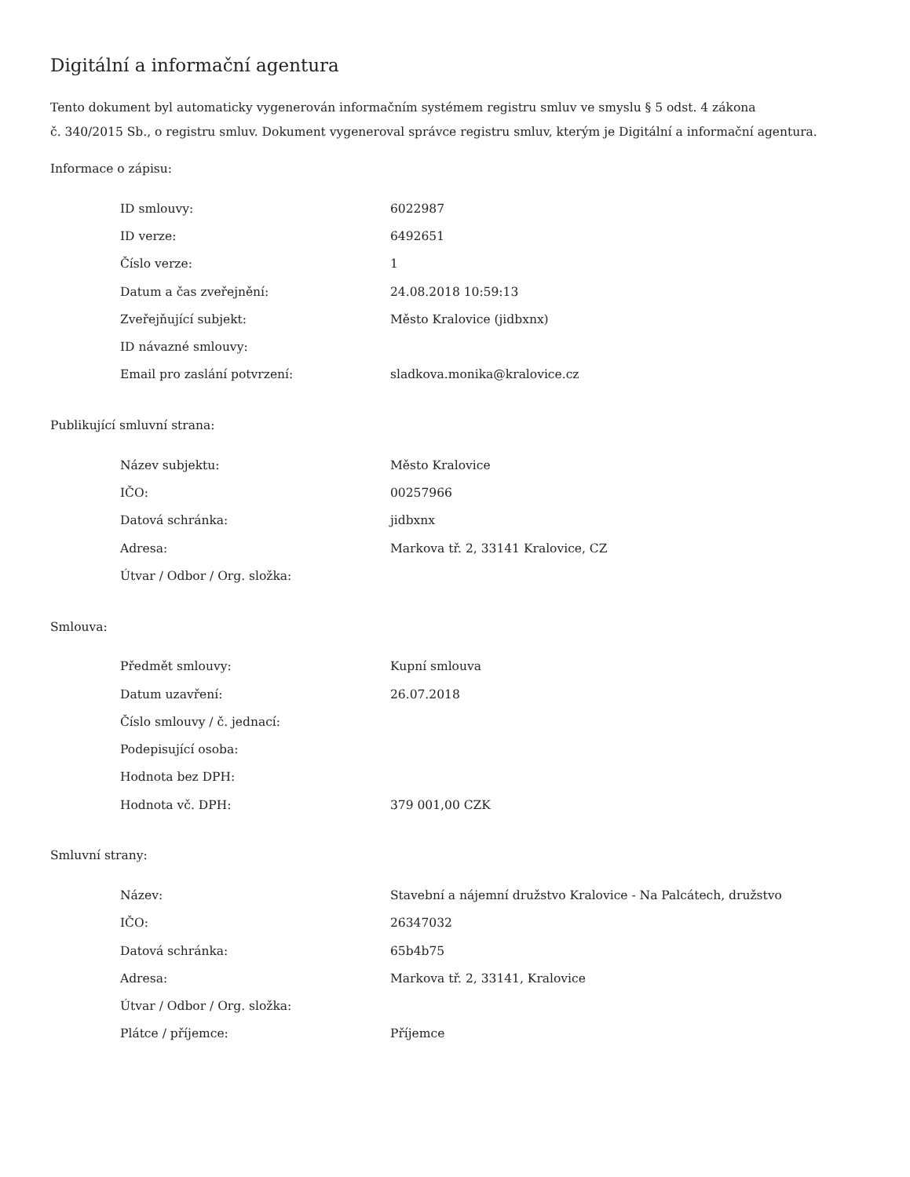Digitální a informační agentura
Tento dokument byl automaticky vygenerován informačním systémem registru smluv ve smyslu § 5 odst. 4 zákona
č. 340/2015 Sb., o registru smluv. Dokument vygeneroval správce registru smluv, kterým je Digitální a informační agentura.
Informace o zápisu:
| ID smlouvy: | 6022987 |
| ID verze: | 6492651 |
| Číslo verze: | 1 |
| Datum a čas zveřejnění: | 24.08.2018 10:59:13 |
| Zveřejňující subjekt: | Město Kralovice (jidbxnx) |
| ID návazné smlouvy: | |
| Email pro zaslání potvrzení: | sladkova.monika@kralovice.cz |
Publikující smluvní strana:
| Název subjektu: | Město Kralovice |
| IČO: | 00257966 |
| Datová schránka: | jidbxnx |
| Adresa: | Markova tř. 2, 33141 Kralovice, CZ |
| Útvar / Odbor / Org. složka: | |
Smlouva:
| Předmět smlouvy: | Kupní smlouva |
| Datum uzavření: | 26.07.2018 |
| Číslo smlouvy / č. jednací: | |
| Podepisující osoba: | |
| Hodnota bez DPH: | |
| Hodnota vč. DPH: | 379 001,00 CZK |
Smluvní strany:
| Název: | Stavební a nájemní družstvo Kralovice - Na Palcátech, družstvo |
| IČO: | 26347032 |
| Datová schránka: | 65b4b75 |
| Adresa: | Markova tř. 2, 33141, Kralovice |
| Útvar / Odbor / Org. složka: | |
| Plátce / příjemce: | Příjemce |